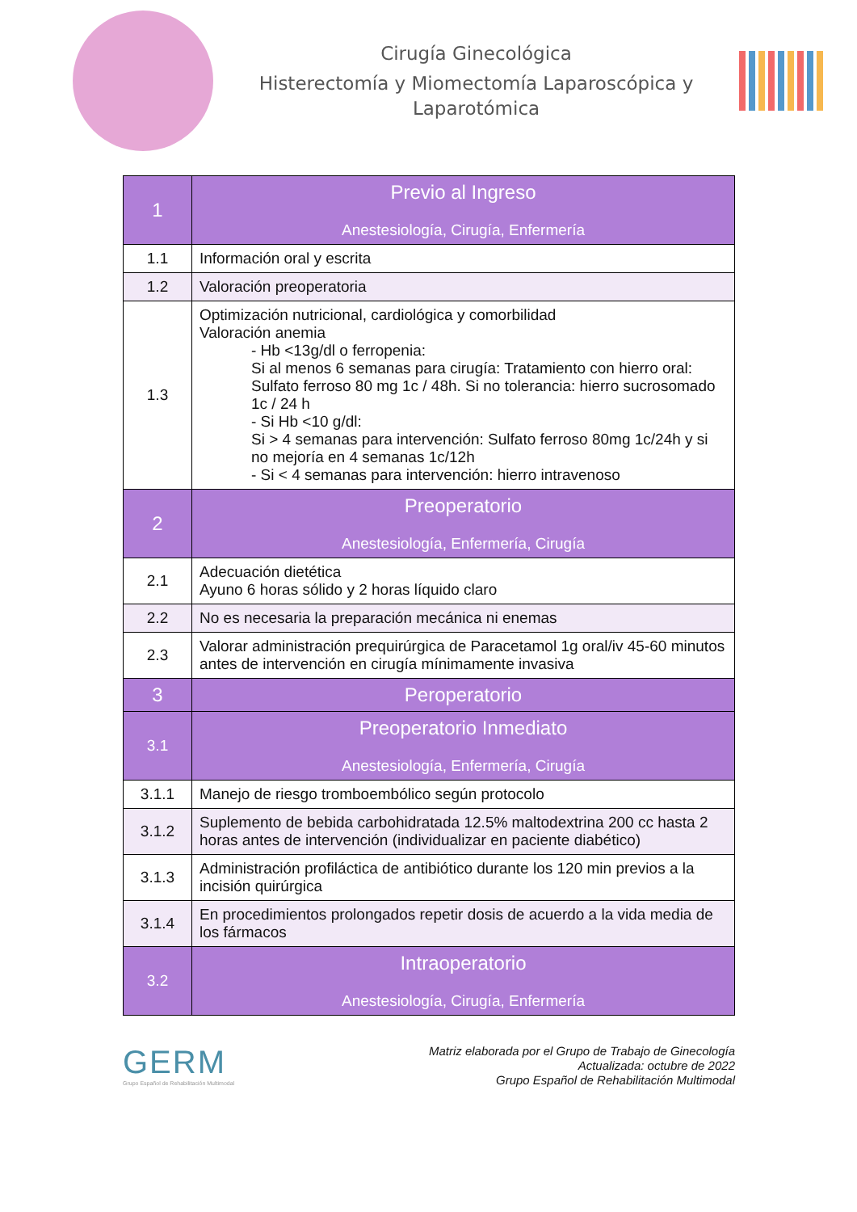Cirugía Ginecológica
Histerectomía y Miomectomía Laparoscópica y Laparotómica
| 1 | Previo al Ingreso Anestesiología, Cirugía, Enfermería |
| 1.1 | Información oral y escrita |
| 1.2 | Valoración preoperatoria |
| 1.3 | Optimización nutricional, cardiológica y comorbilidad Valoración anemia - Hb <13g/dl o ferropenia: Si al menos 6 semanas para cirugía: Tratamiento con hierro oral: Sulfato ferroso 80 mg 1c / 48h. Si no tolerancia: hierro sucrosomado 1c / 24 h - Si Hb <10 g/dl: Si > 4 semanas para intervención: Sulfato ferroso 80mg 1c/24h y si no mejoría en 4 semanas 1c/12h - Si < 4 semanas para intervención: hierro intravenoso |
| 2 | Preoperatorio Anestesiología, Enfermería, Cirugía |
| 2.1 | Adecuación dietética Ayuno 6 horas sólido y 2 horas líquido claro |
| 2.2 | No es necesaria la preparación mecánica ni enemas |
| 2.3 | Valorar administración prequirúrgica de Paracetamol 1g oral/iv 45-60 minutos antes de intervención en cirugía mínimamente invasiva |
| 3 | Peroperatorio |
| 3.1 | Preoperatorio Inmediato Anestesiología, Enfermería, Cirugía |
| 3.1.1 | Manejo de riesgo tromboembólico según protocolo |
| 3.1.2 | Suplemento de bebida carbohidratada 12.5% maltodextrina 200 cc hasta 2 horas antes de intervención (individualizar en paciente diabético) |
| 3.1.3 | Administración profiláctica de antibiótico durante los 120 min previos a la incisión quirúrgica |
| 3.1.4 | En procedimientos prolongados repetir dosis de acuerdo a la vida media de los fármacos |
| 3.2 | Intraoperatorio Anestesiología, Cirugía, Enfermería |
GERM
Grupo Español de Rehabilitación Multimodal
Matriz elaborada por el Grupo de Trabajo de Ginecología
Actualizada: octubre de 2022
Grupo Español de Rehabilitación Multimodal